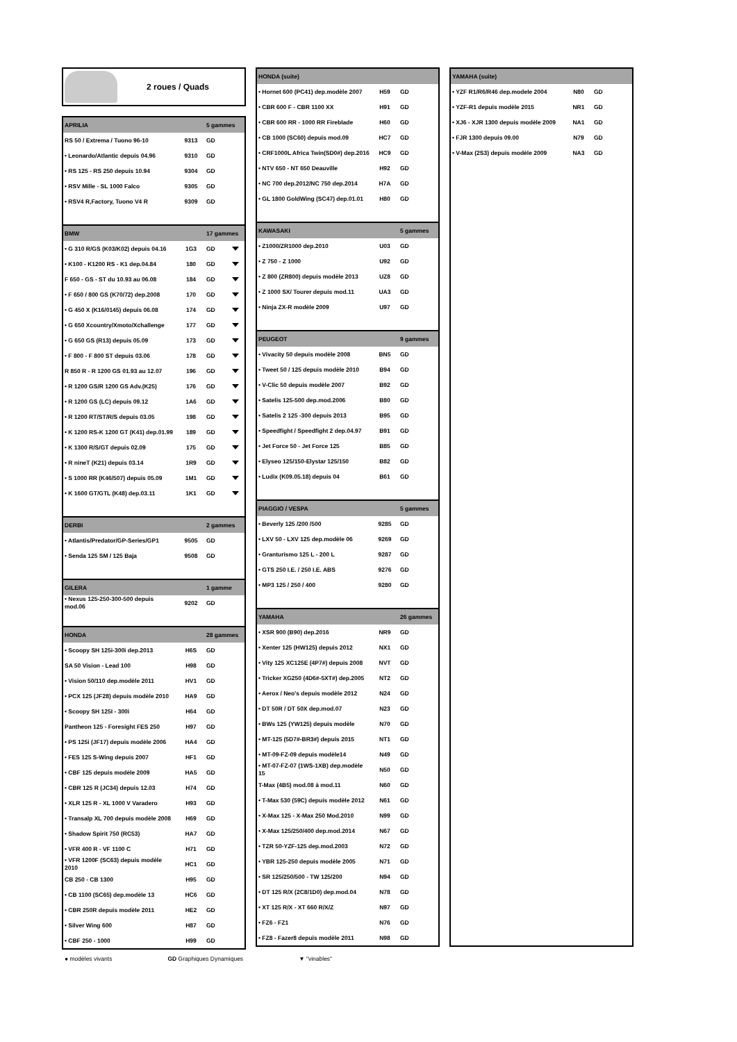2 roues / Quads
| APRILIA | | 5 gammes | |
| --- | --- | --- | --- |
| RS 50 / Extrema / Tuono 96-10 | 9313 | GD | |
| • Leonardo/Atlantic depuis 04.96 | 9310 | GD | |
| • RS 125 - RS 250 depuis 10.94 | 9304 | GD | |
| • RSV Mille - SL 1000 Falco | 9305 | GD | |
| • RSV4 R,Factory, Tuono V4 R | 9309 | GD | |
| BMW | | 17 gammes | |
| --- | --- | --- | --- |
| • G 310 R/GS (K03/K02) depuis 04.16 | 1G3 | GD | |
| • K100 - K1200 RS - K1 dep.04.84 | 180 | GD | |
| F 650 - GS - ST du 10.93 au 06.08 | 184 | GD | |
| • F 650 / 800 GS (K70/72) dep.2008 | 170 | GD | |
| • G 450 X (K16/0145) depuis 06.08 | 174 | GD | |
| • G 650 Xcountry/Xmoto/Xchallenge | 177 | GD | |
| • G 650 GS (R13) depuis 05.09 | 173 | GD | |
| • F 800 - F 800 ST depuis 03.06 | 178 | GD | |
| R 850 R - R 1200 GS 01.93 au 12.07 | 196 | GD | |
| • R 1200 GS/R 1200 GS Adv.(K25) | 176 | GD | |
| • R 1200 GS (LC) depuis 09.12 | 1A6 | GD | |
| • R 1200 RT/ST/R/S depuis 03.05 | 198 | GD | |
| • K 1200 RS-K 1200 GT (K41) dep.01.99 | 189 | GD | |
| • K 1300 R/S/GT depuis 02.09 | 175 | GD | |
| • R nineT (K21) depuis 03.14 | 1R9 | GD | |
| • S 1000 RR (K46/507) depuis 05.09 | 1M1 | GD | |
| • K 1600 GT/GTL (K48) dep.03.11 | 1K1 | GD | |
| DERBI | | 2 gammes | |
| --- | --- | --- | --- |
| • Atlantis/Predator/GP-Series/GP1 | 9505 | GD | |
| • Senda 125 SM / 125 Baja | 9508 | GD | |
| GILERA | | 1 gamme | |
| --- | --- | --- | --- |
| • Nexus 125-250-300-500 depuis mod.06 | 9202 | GD | |
| HONDA | | 28 gammes | |
| --- | --- | --- | --- |
| • Scoopy SH 125i-300i dep.2013 | H6S | GD | |
| SA 50 Vision - Lead 100 | H98 | GD | |
| • Vision 50/110 dep.modèle 2011 | HV1 | GD | |
| • PCX 125 (JF28) depuis modèle 2010 | HA9 | GD | |
| • Scoopy SH 125I - 300i | H64 | GD | |
| Pantheon 125 - Foresight FES 250 | H97 | GD | |
| • PS 125i (JF17) depuis modèle 2006 | HA4 | GD | |
| • FES 125 S-Wing depuis 2007 | HF1 | GD | |
| • CBF 125 depuis modèle 2009 | HA5 | GD | |
| • CBR 125 R (JC34) depuis 12.03 | H74 | GD | |
| • XLR 125 R - XL 1000 V Varadero | H93 | GD | |
| • Transalp XL 700 depuis modèle 2008 | H69 | GD | |
| • Shadow Spirit 750 (RC53) | HA7 | GD | |
| • VFR 400 R - VF 1100 C | H71 | GD | |
| • VFR 1200F (SC63) depuis modèle 2010 | HC1 | GD | |
| CB 250 - CB 1300 | H95 | GD | |
| • CB 1100 (SC65) dep.modèle 13 | HC6 | GD | |
| • CBR 250R depuis modèle 2011 | HE2 | GD | |
| • Silver Wing 600 | H87 | GD | |
| • CBF 250 - 1000 | H99 | GD | |
| HONDA (suite) | | | |
| --- | --- | --- | --- |
| • Hornet 600 (PC41) dep.modèle 2007 | H59 | GD | |
| • CBR 600 F - CBR 1100 XX | H91 | GD | |
| • CBR 600 RR - 1000 RR Fireblade | H60 | GD | |
| • CB 1000 (SC60) depuis mod.09 | HC7 | GD | |
| • CRF1000L Africa Twin(SD0#) dep.2016 | HC9 | GD | |
| • NTV 650 - NT 650 Deauville | H92 | GD | |
| • NC 700 dep.2012/NC 750 dep.2014 | H7A | GD | |
| • GL 1800 GoldWing (SC47) dep.01.01 | H80 | GD | |
| KAWASAKI | | 5 gammes | |
| --- | --- | --- | --- |
| • Z1000/ZR1000 dep.2010 | U03 | GD | |
| • Z 750 - Z 1000 | U92 | GD | |
| • Z 800 (ZR800) depuis modèle 2013 | UZ8 | GD | |
| • Z 1000 SX/ Tourer depuis mod.11 | UA3 | GD | |
| • Ninja ZX-R modèle 2009 | U97 | GD | |
| PEUGEOT | | 9 gammes | |
| --- | --- | --- | --- |
| • Vivacity 50 depuis modèle 2008 | BN5 | GD | |
| • Tweet 50 / 125 depuis modèle 2010 | B94 | GD | |
| • V-Clic 50 depuis modèle 2007 | B92 | GD | |
| • Satelis 125-500 dep.mod.2006 | B80 | GD | |
| • Satelis 2 125 -300 depuis 2013 | B95 | GD | |
| • Speedfight / Speedfight 2 dep.04.97 | B91 | GD | |
| • Jet Force 50 - Jet Force 125 | B85 | GD | |
| • Elyseo 125/150-Elystar 125/150 | B82 | GD | |
| • Ludix (K09.05.18) depuis 04 | B61 | GD | |
| PIAGGIO / VESPA | | 5 gammes | |
| --- | --- | --- | --- |
| • Beverly 125 /200 /500 | 9285 | GD | |
| • LXV 50 - LXV 125 dep.modèle 06 | 9269 | GD | |
| • Granturismo 125 L - 200 L | 9287 | GD | |
| • GTS 250 I.E. / 250 I.E. ABS | 9276 | GD | |
| • MP3 125 / 250 / 400 | 9280 | GD | |
| YAMAHA | | 26 gammes | |
| --- | --- | --- | --- |
| • XSR 900 (B90) dep.2016 | NR9 | GD | |
| • Xenter 125 (HW125) depuis 2012 | NX1 | GD | |
| • Vity 125 XC125E (4P7#) depuis 2008 | NVT | GD | |
| • Tricker XG250 (4D6#-5XT#) dep.2005 | NT2 | GD | |
| • Aerox / Neo's depuis modèle 2012 | N24 | GD | |
| • DT 50R / DT 50X dep.mod.07 | N23 | GD | |
| • BWs 125 (YW125) depuis modèle | N70 | GD | |
| • MT-125 (5D7#-BR3#) depuis 2015 | NT1 | GD | |
| • MT-09-FZ-09 depuis modèle14 | N49 | GD | |
| • MT-07-FZ-07 (1WS-1XB) dep.modèle 15 | N50 | GD | |
| T-Max (4B5) mod.08 à mod.11 | N60 | GD | |
| • T-Max 530 (59C) depuis modèle 2012 | N61 | GD | |
| • X-Max 125 - X-Max 250 Mod.2010 | N99 | GD | |
| • X-Max 125/250/400 dep.mod.2014 | N67 | GD | |
| • TZR 50-YZF-125 dep.mod.2003 | N72 | GD | |
| • YBR 125-250 depuis modèle 2005 | N71 | GD | |
| • SR 125/250/500 - TW 125/200 | N94 | GD | |
| • DT 125 R/X (2C8/1D0) dep.mod.04 | N78 | GD | |
| • XT 125 R/X - XT 660 R/X/Z | N97 | GD | |
| • FZ6 - FZ1 | N76 | GD | |
| • FZ8 - Fazer8 depuis modèle 2011 | N98 | GD | |
| YAMAHA (suite) | | | |
| --- | --- | --- | --- |
| • YZF R1/R6/R46 dep.modele 2004 | N80 | GD | |
| • YZF-R1 depuis modèle 2015 | NR1 | GD | |
| • XJ6 - XJR 1300 depuis modèle 2009 | NA1 | GD | |
| • FJR 1300 depuis 09.00 | N79 | GD | |
| • V-Max (2S3) depuis modèle 2009 | NA3 | GD | |
● modèles vivants GD Graphiques Dynamiques ▼ "vinables"